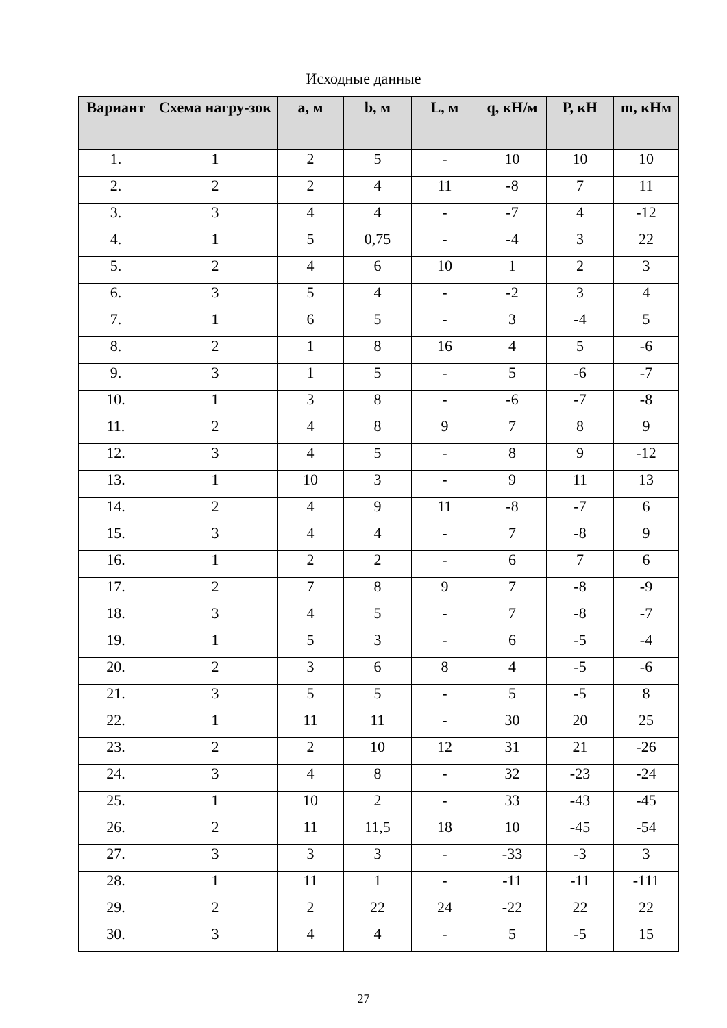Исходные данные
| Вариант | Схема нагру-зок | а, м | b, м | L, м | q, кН/м | Р, кН | m, кНм |
| --- | --- | --- | --- | --- | --- | --- | --- |
| 1. | 1 | 2 | 5 | - | 10 | 10 | 10 |
| 2. | 2 | 2 | 4 | 11 | -8 | 7 | 11 |
| 3. | 3 | 4 | 4 | - | -7 | 4 | -12 |
| 4. | 1 | 5 | 0,75 | - | -4 | 3 | 22 |
| 5. | 2 | 4 | 6 | 10 | 1 | 2 | 3 |
| 6. | 3 | 5 | 4 | - | -2 | 3 | 4 |
| 7. | 1 | 6 | 5 | - | 3 | -4 | 5 |
| 8. | 2 | 1 | 8 | 16 | 4 | 5 | -6 |
| 9. | 3 | 1 | 5 | - | 5 | -6 | -7 |
| 10. | 1 | 3 | 8 | - | -6 | -7 | -8 |
| 11. | 2 | 4 | 8 | 9 | 7 | 8 | 9 |
| 12. | 3 | 4 | 5 | - | 8 | 9 | -12 |
| 13. | 1 | 10 | 3 | - | 9 | 11 | 13 |
| 14. | 2 | 4 | 9 | 11 | -8 | -7 | 6 |
| 15. | 3 | 4 | 4 | - | 7 | -8 | 9 |
| 16. | 1 | 2 | 2 | - | 6 | 7 | 6 |
| 17. | 2 | 7 | 8 | 9 | 7 | -8 | -9 |
| 18. | 3 | 4 | 5 | - | 7 | -8 | -7 |
| 19. | 1 | 5 | 3 | - | 6 | -5 | -4 |
| 20. | 2 | 3 | 6 | 8 | 4 | -5 | -6 |
| 21. | 3 | 5 | 5 | - | 5 | -5 | 8 |
| 22. | 1 | 11 | 11 | - | 30 | 20 | 25 |
| 23. | 2 | 2 | 10 | 12 | 31 | 21 | -26 |
| 24. | 3 | 4 | 8 | - | 32 | -23 | -24 |
| 25. | 1 | 10 | 2 | - | 33 | -43 | -45 |
| 26. | 2 | 11 | 11,5 | 18 | 10 | -45 | -54 |
| 27. | 3 | 3 | 3 | - | -33 | -3 | 3 |
| 28. | 1 | 11 | 1 | - | -11 | -11 | -111 |
| 29. | 2 | 2 | 22 | 24 | -22 | 22 | 22 |
| 30. | 3 | 4 | 4 | - | 5 | -5 | 15 |
27